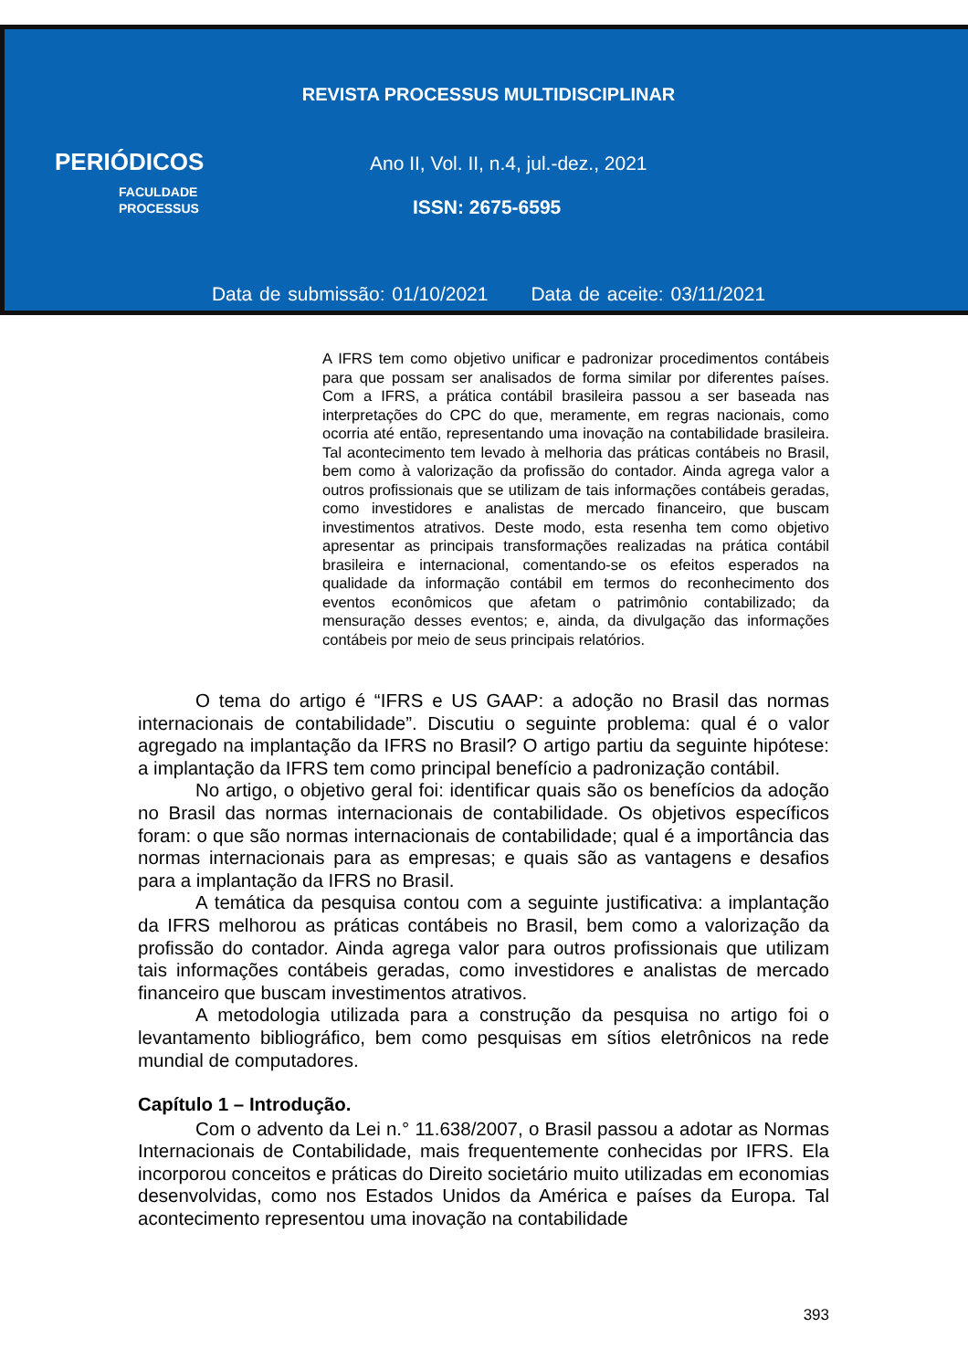REVISTA PROCESSUS MULTIDISCIPLINAR
PERIÓDICOS
FACULDADE
PROCESSUS
Ano II, Vol. II, n.4, jul.-dez., 2021
ISSN: 2675-6595
Data de submissão: 01/10/2021 Data de aceite: 03/11/2021
A IFRS tem como objetivo unificar e padronizar procedimentos contábeis para que possam ser analisados de forma similar por diferentes países. Com a IFRS, a prática contábil brasileira passou a ser baseada nas interpretações do CPC do que, meramente, em regras nacionais, como ocorria até então, representando uma inovação na contabilidade brasileira. Tal acontecimento tem levado à melhoria das práticas contábeis no Brasil, bem como à valorização da profissão do contador. Ainda agrega valor a outros profissionais que se utilizam de tais informações contábeis geradas, como investidores e analistas de mercado financeiro, que buscam investimentos atrativos. Deste modo, esta resenha tem como objetivo apresentar as principais transformações realizadas na prática contábil brasileira e internacional, comentando-se os efeitos esperados na qualidade da informação contábil em termos do reconhecimento dos eventos econômicos que afetam o patrimônio contabilizado; da mensuração desses eventos; e, ainda, da divulgação das informações contábeis por meio de seus principais relatórios.
O tema do artigo é “IFRS e US GAAP: a adoção no Brasil das normas internacionais de contabilidade”. Discutiu o seguinte problema: qual é o valor agregado na implantação da IFRS no Brasil? O artigo partiu da seguinte hipótese: a implantação da IFRS tem como principal benefício a padronização contábil.
No artigo, o objetivo geral foi: identificar quais são os benefícios da adoção no Brasil das normas internacionais de contabilidade. Os objetivos específicos foram: o que são normas internacionais de contabilidade; qual é a importância das normas internacionais para as empresas; e quais são as vantagens e desafios para a implantação da IFRS no Brasil.
A temática da pesquisa contou com a seguinte justificativa: a implantação da IFRS melhorou as práticas contábeis no Brasil, bem como a valorização da profissão do contador. Ainda agrega valor para outros profissionais que utilizam tais informações contábeis geradas, como investidores e analistas de mercado financeiro que buscam investimentos atrativos.
A metodologia utilizada para a construção da pesquisa no artigo foi o levantamento bibliográfico, bem como pesquisas em sítios eletrônicos na rede mundial de computadores.
Capítulo 1 – Introdução.
Com o advento da Lei n.° 11.638/2007, o Brasil passou a adotar as Normas Internacionais de Contabilidade, mais frequentemente conhecidas por IFRS. Ela incorporou conceitos e práticas do Direito societário muito utilizadas em economias desenvolvidas, como nos Estados Unidos da América e países da Europa. Tal acontecimento representou uma inovação na contabilidade
393